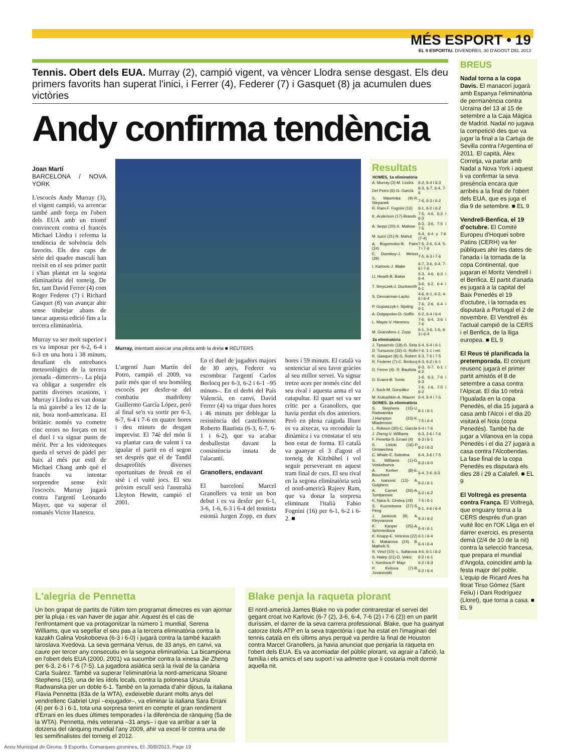MÉS ESPORT • 19
EL 9 ESPORTIU. DIVENDRES, 30 D'AGOST DEL 2013
Tennis. Obert dels EUA. Murray (2), campió vigent, va vèncer Llodra sense desgast. Els deu primers favorits han superat l'inici, i Ferrer (4), Federer (7) i Gasquet (8) ja acumulen dues victòries
Andy confirma tendència
Joan Martí
BARCELONA / NOVA YORK
L'escocès Andy Murray (3), el vigent campió, va arrencar també amb força en l'obert dels EUA amb un triomf convincent contra el francès Michael Llodra i referma la tendència de solvència dels favorits. Els deu caps de sèrie del quadre masculí han reeixit en el seu primer partit i s'han plantat en la segona eliminatòria del torneig. De fet, tant David Ferrer (4) com Roger Federer (7) i Richard Gasquet (8) van avançar ahir sense titubejar abans de tancar aquesta edició fins a la tercera eliminatòria.
Murray va ser molt superior i es va imposar per 6-2, 6-4 i 6-3 en una hora i 38 minuts, desafiant els entrebancs meteorològics de la tercera jornada –dimecres–. La pluja va obligar a suspendre els partits diverses ocasions, i Murray i Llodra es van donar la mà gairebé a les 12 de la nit, hora nord-americana. El britànic només va cometre cinc errors no forçats en tot el duel i va signar punts de mèrit. Per a les videoteques queda el servei de pàdel per baix al més pur estil de Michael Chang amb què el francès va intentar sorprendre sense èxit l'escocès. Murray jugarà contra l'argentí Leonardo Mayer, que va superar el romanès Victor Hanescu.
Murray, intentant aixecar una pilota amb la dreta ■ REUTERS
L'argentí Juan Martín del Potro, campió el 2009, va patir més que el seu homòleg escocès per desfer-se del combatiu madrileny Guillermo García López, però al final se'n va sortir per 6-3, 6-7, 6-4 i 7-6 en quatre hores i deu minuts de desgast imprevist. El 74è del món li va plantar cara de valent i va igualar el partit en el segon set després que el de Tandil desaprofités diverses oportunitats de break en el sisè i el vuitè jocs. El seu pròxim escull serà l'australià Lleyton Hewitt, campió el 2001.
En el duel de jugadors majors de 30 anys, Federer va escombrar l'argentí Carlos Berlocq per 6-3, 6-2 i 6-1 –95 minuts–. En el derbi del País Valencià, en canvi, David Ferrer (4) va trigar dues hores i 46 minuts per doblegar la resistència del castellonenc Roberto Bautista (6-3, 6-7, 6-1 i 6-2), que va acabar desballestat davant la consistència innata de l'alacantí.
Granollers, endavant
El barceloní Marcel Granollers va tenir un bon debut i es va desfer per 6-1, 3-6, 1-6, 6-3 i 6-4 del tennista estonià Jurgen Zopp, en dues hores i 59 minuts. El català va sentenciar al seu favor gràcies al seu millor servei. Va signar tretze aces per només cinc del seu rival i aquesta arma el va catapultar. El quart set va ser crític per a Granollers, que havia perdut els dos anteriors. Però en plena caiguda lliure es va aixecar, va reconduir la dinàmica i va constatar el seu bon estat de forma. El català va guanyar el 3 d'agost el torneig de Kitzbühel i vol seguir perseverant en aquest tram final de curs. El seu rival en la segona eliminatòria serà el nord-americà Rajeev Ram, que va donar la sorpresa eliminant l'italià Fabio Fognini (16) per 6-1, 6-2 i 6-2. ■
Resultats
| HOMES. 1a eliminatòria | |
| --- | --- |
| A. Murray (3)-M. Llodra | 6-2, 6-4 i 6-3 |
| Del Potro (6)-G. García | 6-3, 6-7, 6-4, 7-6 |
| S. Wawrinka (9)-R. Stepanek | 7-6, 6-3 i 6-2 |
| R. Ram-F. Fognini (16) | 6-1, 6-2 i 6-2 |
| K. Anderson (17)-Brands | 7-5, 4-6, 6-2 i 6-3 |
| A. Seppi (20)-X. Malisse | 6-3, 3-6, 7-5 i 7-5 |
| M. Iuzni (21)-N. Mahut | 6-4, 6-4 y 7-6 (7-4) |
| A. Bogomolov-B. Paire (24) | 7-5, 2-6, 6-4, 5-7 i 7-6 |
| E. Donskoy-J. Melzer (29) | 7-5, 6-3 i 7-6 |
| I. Karlovic-J. Blake | 6-7, 3-6, 6-4, 7-6 i 7-6 |
| Ll. Hewitt-B. Baker | 6-3, 4-6, 6-3 i 6-4 |
| T. Smyczek-J. Duckworth | 3-6, 6-2, 6-4 i 6-1 |
| S. Devvarman-Lacko | 4-6, 6-1, 6-2, 4-6 i 6-4 |
| P. Gojowczyk-I. Sijsling | 7-6, 2-6, 6-4 i 6-1 |
| A. Dolgopolov-D. Goffin | 6-2, 6-4 i 6-4 |
| L. Mayer-V. Hanescu | 7-6, 6-4, 3-6 i 7-6 |
| M. Granollers-J. Zopp | 6-1, 3-6, 1-6, 6-3 i 6-4 |
| 2a eliminatòria | |
| J. Tipsarevic (18)-D. Sela | 6-4, 6-4 i 6-1 |
| D. Tursunov (32)-G. Rufin | 7-6, 1-1 i ret. |
| R. Gasquet (8)-S. Robert | 6-3, 7-5 i 7-5 |
| R. Federer (7)-C. Berlocq | 6-3, 6-2 i 6-1 |
| D. Ferrer (4)- R. Bautista | 6-3, 6-7, 6-1 i 6-2 |
| D. Evans-B. Tomic | 1-6, 6-3, 7-6 i 6-3 |
| J. Sock-M. González | 7-6, 1-6, 7-5 i 6-2 |
| M. Kukushkin-A. Maurer | 6-4, 6-4 i 7-5 |
| DONES. 2a eliminatòria | |
| S. Stephens (15)-U. Radwanska | 6-1 i 6-1 |
| J.Hampton (23)-K. Mladenovic | 7-5 i 6-4 |
| L. Robson (30)-C. García | 6-4 i 7-6 |
| J. Zheng-V. Williams | 6-3, 2-6 i 7-6 |
| F. Penetta-S. Errani (4) | 6-3 i 6-1 |
| S. Lisicki (16)-P. Ormaechea | 6-2 i 6-3 |
| C. Mhale-E. Svitolina | 6-4, 3-6 i 7-5 |
| S. Williams (1)-G. Voskoboeva | 6-3 i 6-0 |
| A. Kerber (8)-E. Bouchard | 6-4, 2-6, 6-3 |
| A. Ivanovic (13)- A. Gulgheru | 6-2 i 6-1 |
| A. Cornet (26)-A. Tomljanovic | 6-2 i 6-2 |
| K. Nara-S. Cirstea (19) | 7-5 i 6-1 |
| S. Kuznetsova (27)-S. Peng | 6-1, 4-6 i 6-4 |
| J. Jankovic (9). A. Kleyvanova | 6-3 i 6-2 |
| K. Kanpei (25)-A. Schmiedlova | 6-4 i 6-1 |
| K. Knapp-E. Vesnina (22) | 6-1 i 6-4 |
| E. Makarova (24). B. Mathek-S. | 6-4 i 6-4 |
| R. Vinci (10)- L. Safarova | 4-6, 6-1 i 6-2 |
| S. Halep (21)-D. Vekic | 6-2 i 6-1 |
| I. Xvedova-P. Mayr | 6-2 i 6-3 |
| P. Kvitova (7)-B. Jovanovski | 6-2 i 6-4 |
L'alegria de Pennetta
Un bon grapat de partits de l'últim torn programat dimecres es van ajornar per la pluja i es van haver de jugar ahir. Aquest és el cas de l'enfrontament que va protagonitzar la número 1 mundial, Serena Williams, que va segellar el seu pas a la tercera eliminatòria contra la kazakh Galina Voskoboeva (6-3 i 6-0) i jugarà contra la també kazakh Iaroslava Xvedova. La seva germana Venus, de 33 anys, en canvi, va caure per tercer any consecutiu en la segona eliminatòria. La bicampiona en l'obert dels EUA (2000, 2001) va sucumbir contra la xinesa Jie Zheng per 6-3, 2-6 i 7-6 (7-5). La jugadora asiàtica serà la rival de la canària Carla Suárez. També va superar l'eliminatòria la nord-americana Sloane Stephens (15), una de les ídols locals, contra la polonesa Urszula Radwanska per un doble 6-1. També en la jornada d'ahir dijous, la italiana Flavia Pennetta (83a de la WTA), exdeixeble durant molts anys del vendrellenc Gabriel Urpí –exjugador–, va eliminar la italiana Sara Errani (4) per 6-3 i 6-1, tota una sorpresa tenint en compte el gran rendiment d'Errani en les dues últimes temporades i la diferència de rànquing (5a de la WTA). Pennetta, més veterana –31 anys– i que va arribar a ser la dotzena del rànquing mundial l'any 2009, ahir va excel·lir contra una de les semifinalistes del torneig el 2012.
Blake penja la raqueta plorant
El nord-americà James Blake no va poder contrarestar el servei del gegant croat Ivo Karlovic (6-7 (2), 3-6, 6-4, 7-6 (2) i 7-6 (2)) en un partit duríssim, el darrer de la seva carrera professional. Blake, que ha guanyat catorze títols ATP en la seva trajectòria i que ha estat en l'imaginari del tennis català en els últims anys perquè va perdre la final de Houston contra Marcel Granollers, ja havia anunciat que penjaria la raqueta en l'obert dels EUA. Es va acomiadar del públic plorant, va agrair a l'afició, la família i els amics el seu suport i va admetre que li costaria molt dormir aquella nit.
BREUS
Nadal torna a la copa Davis. El manacorí jugarà amb Espanya l'eliminatòria de permanència contra Ucraïna del 13 al 15 de setembre a la Caja Mágica de Madrid. Nadal no jugava la competició des que va jugar la final a la Cartuja de Sevilla contra l'Argentina el 2011. El capità, Àlex Corretja, va parlar amb Nadal a Nova York i aquest li va confirmar la seva presència encara que arribés a la final de l'obert dels EUA, que es juga el dia 9 de setembre. ■ EL 9
Vendrell-Benfica, el 19 d'octubre. El Comitè Europeu d'Hoquei sobre Patins (CERH) va fer públiques ahir les dates de l'anada i la tornada de la copa Continental, que jugaran el Moritz Vendrell i el Benfica. El partit d'anada es jugarà a la capital del Baix Penedès el 19 d'octubre, i la tornada es disputarà a Portugal el 2 de novembre. El Vendrell és l'actual campió de la CERS i el Benfica, de la lliga europea. ■ EL 9
El Reus té planificada la pretemporada. El conjunt reusenc jugarà el primer partit amistós el 8 de setembre a casa contra l'Alpicat. El dia 10 rebrà l'Igualada en la copa Penedès, el dia 15 jugarà a casa amb l'Alcoi i el dia 20 visitarà el Noia (copa Penedès). També ha de jugar a Vilanova en la copa Penedès i el dia 27 jugarà a casa contra l'Alcobendas. La fase final de la copa Penedès es disputarà els dies 28 i 29 a Calafell. ■ EL 9
El Voltregà es presenta contra França. El Voltregà, que enguany torna a la CERS després d'un gran vuitè lloc en l'OK Lliga en el darrer exercici, es presenta demà (2/4 de 10 de la nit) contra la selecció francesa, que prepara el mundial d'Angola, coincidint amb la festa major del poble. L'equip de Ricard Ares ha fitxat Tirso Gómez (Sant Feliu) i Dani Rodríguez (Lloret), que torna a casa. ■ EL 9
Arxiu Municipal de Girona. 9 Esportiu. Comarques gironines, El. 30/8/2013. Page 19